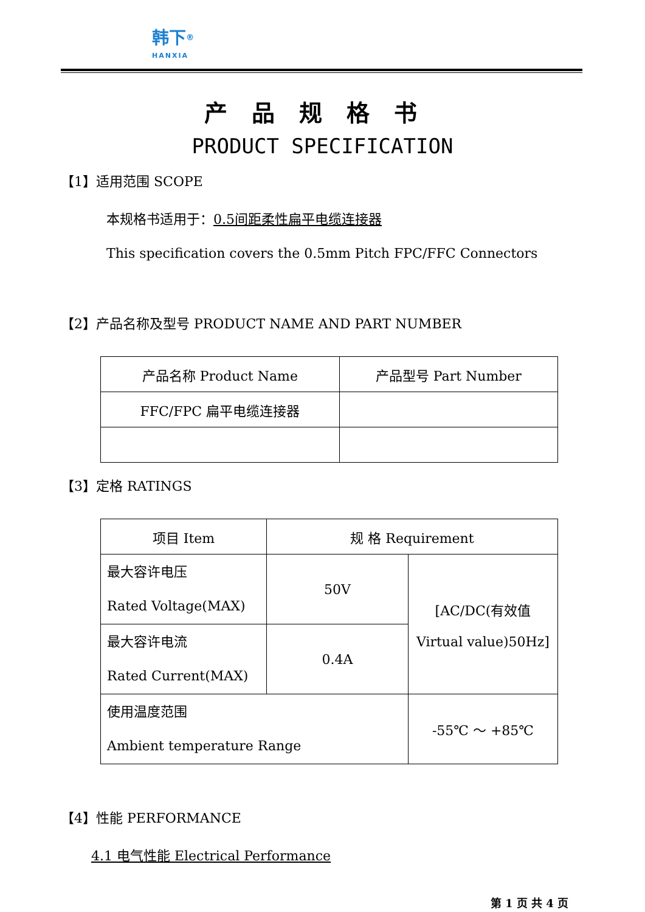韩下<sup>®</sup>
HANXIA
产品规格书
PRODUCT SPECIFICATION
【1】适用范围 SCOPE
本规格书适用于：0.5间距柔性扁平电缆连接器
This specification covers the 0.5mm Pitch FPC/FFC Connectors
【2】产品名称及型号 PRODUCT NAME AND PART NUMBER
| 产品名称 Product Name | 产品型号 Part Number |
| FFC/FPC 扁平电缆连接器 | |
【3】定格 RATINGS
| 项目 Item | 规 格 Requirement | | |
| 最大容许电压 Rated Voltage(MAX) | 50V | | [AC/DC(有效值 Virtual value)50Hz] |
| 最大容许电流 Rated Current(MAX) | 0.4A | | |
| 使用温度范围 Ambient temperature Range | | -55℃ ～ +85℃ | |
【4】性能 PERFORMANCE
4.1 电气性能 Electrical Performance
第 1 页 共 4 页